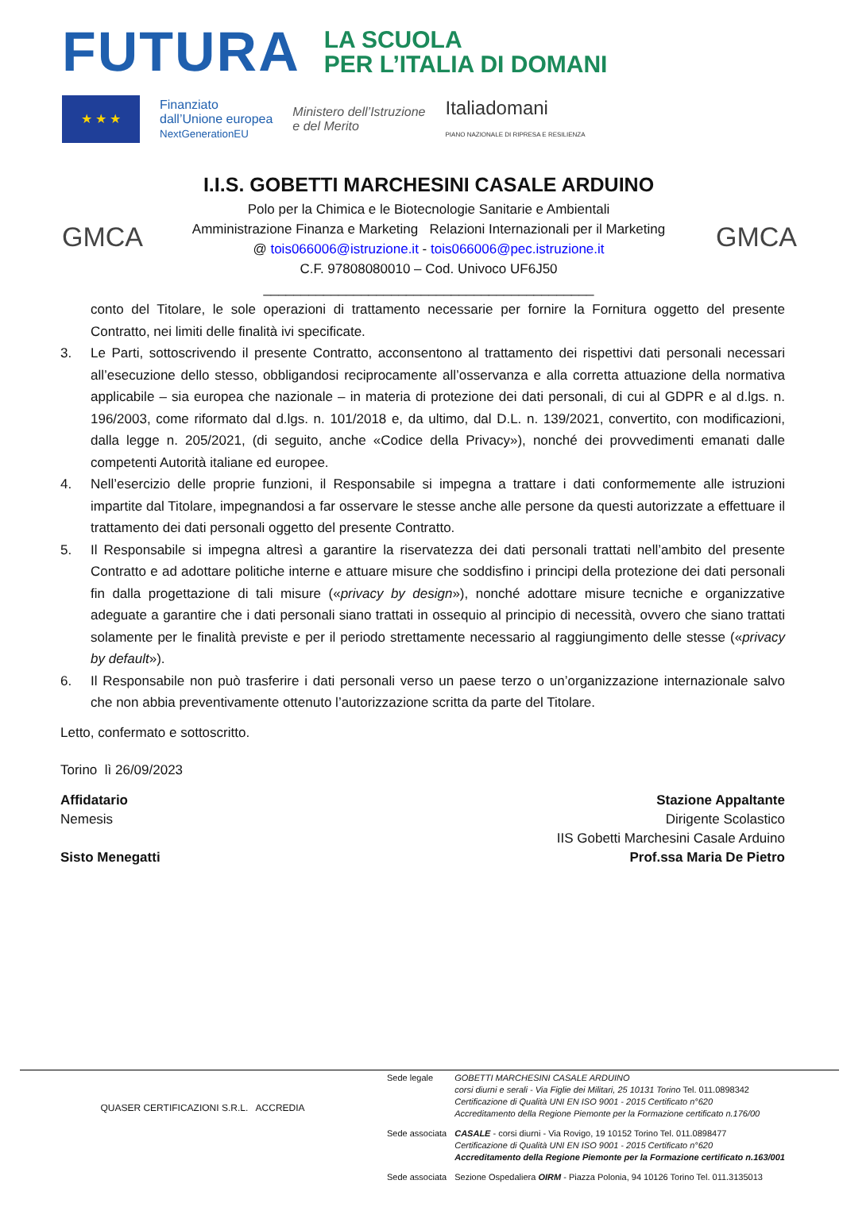FUTURA
LA SCUOLA
PER L’ITALIA DI DOMANI
★ ★ ★
Finanziato
dall’Unione europea
NextGenerationEU
Ministero dell’Istruzione
e del Merito
Italiadomani
PIANO NAZIONALE DI RIPRESA E RESILIENZA
GMCA
I.I.S. GOBETTI MARCHESINI CASALE ARDUINO
Polo per la Chimica e le Biotecnologie Sanitarie e Ambientali
Amministrazione Finanza e Marketing Relazioni Internazionali per il Marketing
@ tois066006@istruzione.it - tois066006@pec.istruzione.it
C.F. 97808080010 – Cod. Univoco UF6J50
____________________________________________
GMCA
conto del Titolare, le sole operazioni di trattamento necessarie per fornire la Fornitura oggetto del presente Contratto, nei limiti delle finalità ivi specificate.
3. Le Parti, sottoscrivendo il presente Contratto, acconsentono al trattamento dei rispettivi dati personali necessari all’esecuzione dello stesso, obbligandosi reciprocamente all’osservanza e alla corretta attuazione della normativa applicabile – sia europea che nazionale – in materia di protezione dei dati personali, di cui al GDPR e al d.lgs. n. 196/2003, come riformato dal d.lgs. n. 101/2018 e, da ultimo, dal D.L. n. 139/2021, convertito, con modificazioni, dalla legge n. 205/2021, (di seguito, anche «Codice della Privacy»), nonché dei provvedimenti emanati dalle competenti Autorità italiane ed europee.
4. Nell’esercizio delle proprie funzioni, il Responsabile si impegna a trattare i dati conformemente alle istruzioni impartite dal Titolare, impegnandosi a far osservare le stesse anche alle persone da questi autorizzate a effettuare il trattamento dei dati personali oggetto del presente Contratto.
5. Il Responsabile si impegna altresì a garantire la riservatezza dei dati personali trattati nell’ambito del presente Contratto e ad adottare politiche interne e attuare misure che soddisfino i principi della protezione dei dati personali fin dalla progettazione di tali misure («privacy by design»), nonché adottare misure tecniche e organizzative adeguate a garantire che i dati personali siano trattati in ossequio al principio di necessità, ovvero che siano trattati solamente per le finalità previste e per il periodo strettamente necessario al raggiungimento delle stesse («privacy by default»).
6. Il Responsabile non può trasferire i dati personali verso un paese terzo o un’organizzazione internazionale salvo che non abbia preventivamente ottenuto l’autorizzazione scritta da parte del Titolare.
Letto, confermato e sottoscritto.
Torino lì 26/09/2023
Affidatario
Nemesis
Sisto Menegatti
Stazione Appaltante
Dirigente Scolastico
IIS Gobetti Marchesini Casale Arduino
Prof.ssa Maria De Pietro
QUASER CERTIFICAZIONI S.R.L. ACCREDIA
| Sede legale | GOBETTI MARCHESINI CASALE ARDUINO corsi diurni e serali - Via Figlie dei Militari, 25 10131 Torino Tel. 011.0898342 Certificazione di Qualità UNI EN ISO 9001 - 2015 Certificato n°620 Accreditamento della Regione Piemonte per la Formazione certificato n.176/00 |
| Sede associata | CASALE - corsi diurni - Via Rovigo, 19 10152 Torino Tel. 011.0898477 Certificazione di Qualità UNI EN ISO 9001 - 2015 Certificato n°620 Accreditamento della Regione Piemonte per la Formazione certificato n.163/001 |
| Sede associata | Sezione Ospedaliera OIRM - Piazza Polonia, 94 10126 Torino Tel. 011.3135013 |